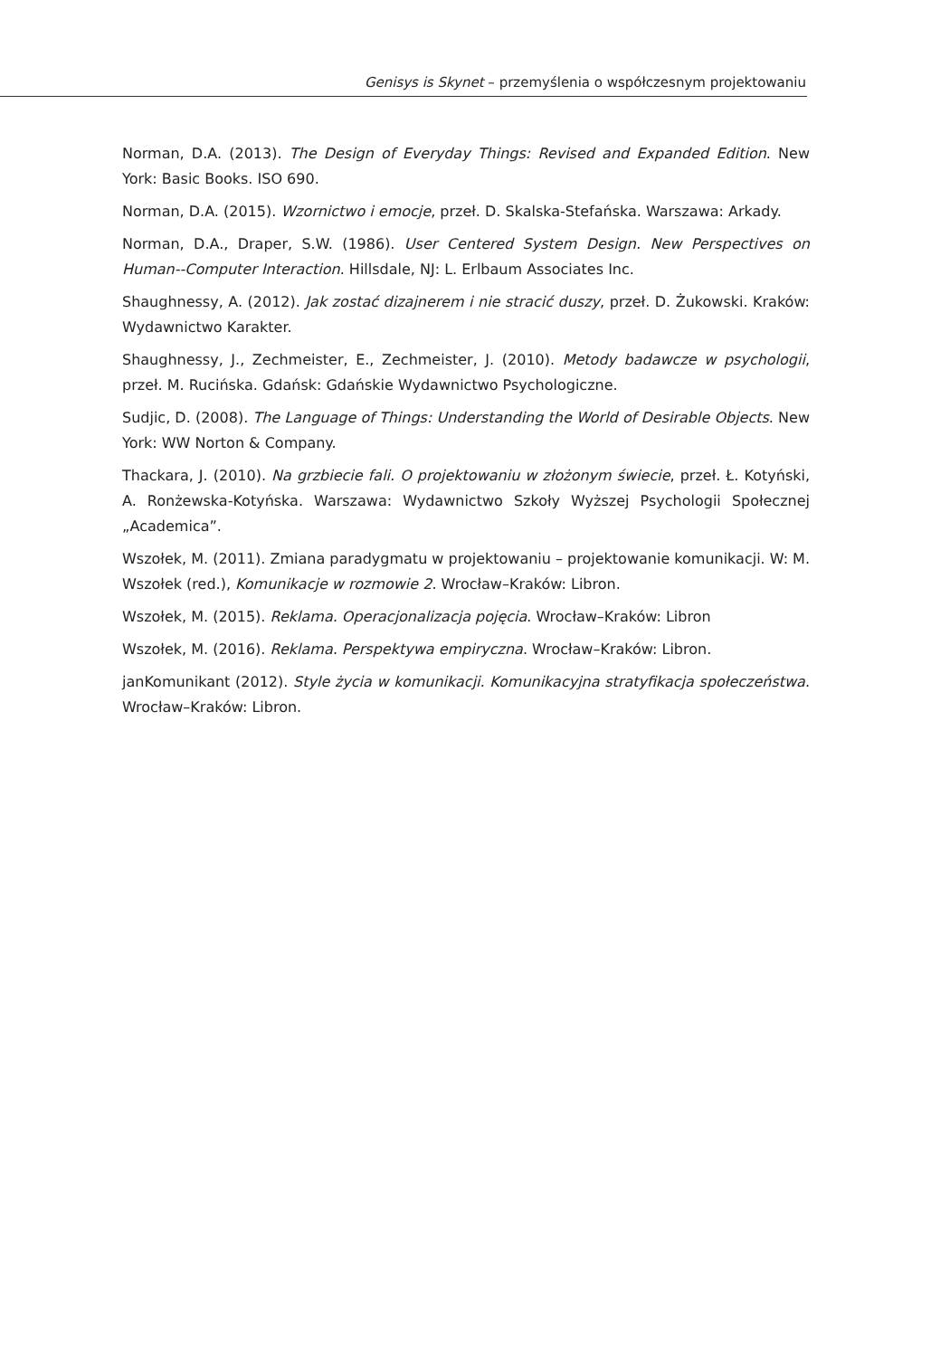Genisys is Skynet – przemyślenia o współczesnym projektowaniu
Norman, D.A. (2013). The Design of Everyday Things: Revised and Expanded Edition. New York: Basic Books. ISO 690.
Norman, D.A. (2015). Wzornictwo i emocje, przeł. D. Skalska-Stefańska. Warszawa: Arkady.
Norman, D.A., Draper, S.W. (1986). User Centered System Design. New Perspectives on Human--Computer Interaction. Hillsdale, NJ: L. Erlbaum Associates Inc.
Shaughnessy, A. (2012). Jak zostać dizajnerem i nie stracić duszy, przeł. D. Żukowski. Kraków: Wydawnictwo Karakter.
Shaughnessy, J., Zechmeister, E., Zechmeister, J. (2010). Metody badawcze w psychologii, przeł. M. Rucińska. Gdańsk: Gdańskie Wydawnictwo Psychologiczne.
Sudjic, D. (2008). The Language of Things: Understanding the World of Desirable Objects. New York: WW Norton & Company.
Thackara, J. (2010). Na grzbiecie fali. O projektowaniu w złożonym świecie, przeł. Ł. Kotyński, A. Ronżewska-Kotyńska. Warszawa: Wydawnictwo Szkoły Wyższej Psychologii Społecznej „Academica”.
Wszołek, M. (2011). Zmiana paradygmatu w projektowaniu – projektowanie komunikacji. W: M. Wszołek (red.), Komunikacje w rozmowie 2. Wrocław–Kraków: Libron.
Wszołek, M. (2015). Reklama. Operacjonalizacja pojęcia. Wrocław–Kraków: Libron
Wszołek, M. (2016). Reklama. Perspektywa empiryczna. Wrocław–Kraków: Libron.
janKomunikant (2012). Style życia w komunikacji. Komunikacyjna stratyfikacja społeczeństwa. Wrocław–Kraków: Libron.